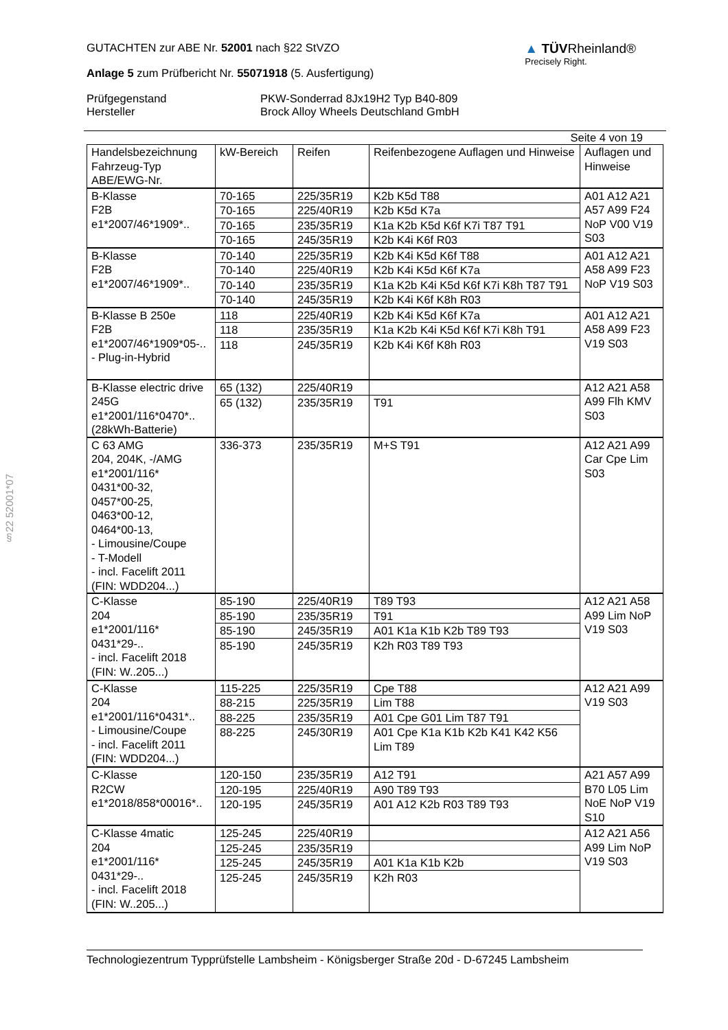§22 52001*07
GUTACHTEN zur ABE Nr. 52001 nach §22 StVZO
Anlage 5 zum Prüfbericht Nr. 55071918 (5. Ausfertigung)
▲ TÜVRheinland®
Precisely Right.
Prüfgegenstand
Hersteller
PKW-Sonderrad 8Jx19H2 Typ B40-809
Brock Alloy Wheels Deutschland GmbH
Seite 4 von 19
| Handelsbezeichnung Fahrzeug-Typ ABE/EWG-Nr. | kW-Bereich | Reifen | Reifenbezogene Auflagen und Hinweise | Auflagen und Hinweise |
| B-Klasse F2B e1*2007/46*1909*.. | 70-165 | 225/35R19 | K2b K5d T88 | A01 A12 A21 A57 A99 F24 NoP V00 V19 S03 |
| | 70-165 | 225/40R19 | K2b K5d K7a | |
| | 70-165 | 235/35R19 | K1a K2b K5d K6f K7i T87 T91 | |
| | 70-165 | 245/35R19 | K2b K4i K6f R03 | |
| B-Klasse F2B e1*2007/46*1909*.. | 70-140 | 225/35R19 | K2b K4i K5d K6f T88 | A01 A12 A21 A58 A99 F23 NoP V19 S03 |
| | 70-140 | 225/40R19 | K2b K4i K5d K6f K7a | |
| | 70-140 | 235/35R19 | K1a K2b K4i K5d K6f K7i K8h T87 T91 | |
| | 70-140 | 245/35R19 | K2b K4i K6f K8h R03 | |
| B-Klasse B 250e F2B e1*2007/46*1909*05-.. - Plug-in-Hybrid | 118 | 225/40R19 | K2b K4i K5d K6f K7a | A01 A12 A21 A58 A99 F23 V19 S03 |
| | 118 | 235/35R19 | K1a K2b K4i K5d K6f K7i K8h T91 | |
| | 118 | 245/35R19 | K2b K4i K6f K8h R03 | |
| B-Klasse electric drive 245G e1*2001/116*0470*.. (28kWh-Batterie) | 65 (132) | 225/40R19 | | A12 A21 A58 A99 Flh KMV S03 |
| | 65 (132) | 235/35R19 | T91 | |
| C 63 AMG 204, 204K, -/AMG e1*2001/116* 0431*00-32, 0457*00-25, 0463*00-12, 0464*00-13, - Limousine/Coupe - T-Modell - incl. Facelift 2011 (FIN: WDD204...) | 336-373 | 235/35R19 | M+S T91 | A12 A21 A99 Car Cpe Lim S03 |
| C-Klasse 204 e1*2001/116* 0431*29-.. - incl. Facelift 2018 (FIN: W..205...) | 85-190 | 225/40R19 | T89 T93 | A12 A21 A58 A99 Lim NoP V19 S03 |
| | 85-190 | 235/35R19 | T91 | |
| | 85-190 | 245/35R19 | A01 K1a K1b K2b T89 T93 | |
| | 85-190 | 245/35R19 | K2h R03 T89 T93 | |
| C-Klasse 204 e1*2001/116*0431*.. - Limousine/Coupe - incl. Facelift 2011 (FIN: WDD204...) | 115-225 | 225/35R19 | Cpe T88 | A12 A21 A99 V19 S03 |
| | 88-215 | 225/35R19 | Lim T88 | |
| | 88-225 | 235/35R19 | A01 Cpe G01 Lim T87 T91 | |
| | 88-225 | 245/30R19 | A01 Cpe K1a K1b K2b K41 K42 K56 Lim T89 | |
| C-Klasse R2CW e1*2018/858*00016*.. | 120-150 | 235/35R19 | A12 T91 | A21 A57 A99 B70 L05 Lim NoE NoP V19 S10 |
| | 120-195 | 225/40R19 | A90 T89 T93 | |
| | 120-195 | 245/35R19 | A01 A12 K2b R03 T89 T93 | |
| C-Klasse 4matic 204 e1*2001/116* 0431*29-.. - incl. Facelift 2018 (FIN: W..205...) | 125-245 | 225/40R19 | | A12 A21 A56 A99 Lim NoP V19 S03 |
| | 125-245 | 235/35R19 | | |
| | 125-245 | 245/35R19 | A01 K1a K1b K2b | |
| | 125-245 | 245/35R19 | K2h R03 | |
Technologiezentrum Typprüfstelle Lambsheim - Königsberger Straße 20d - D-67245 Lambsheim